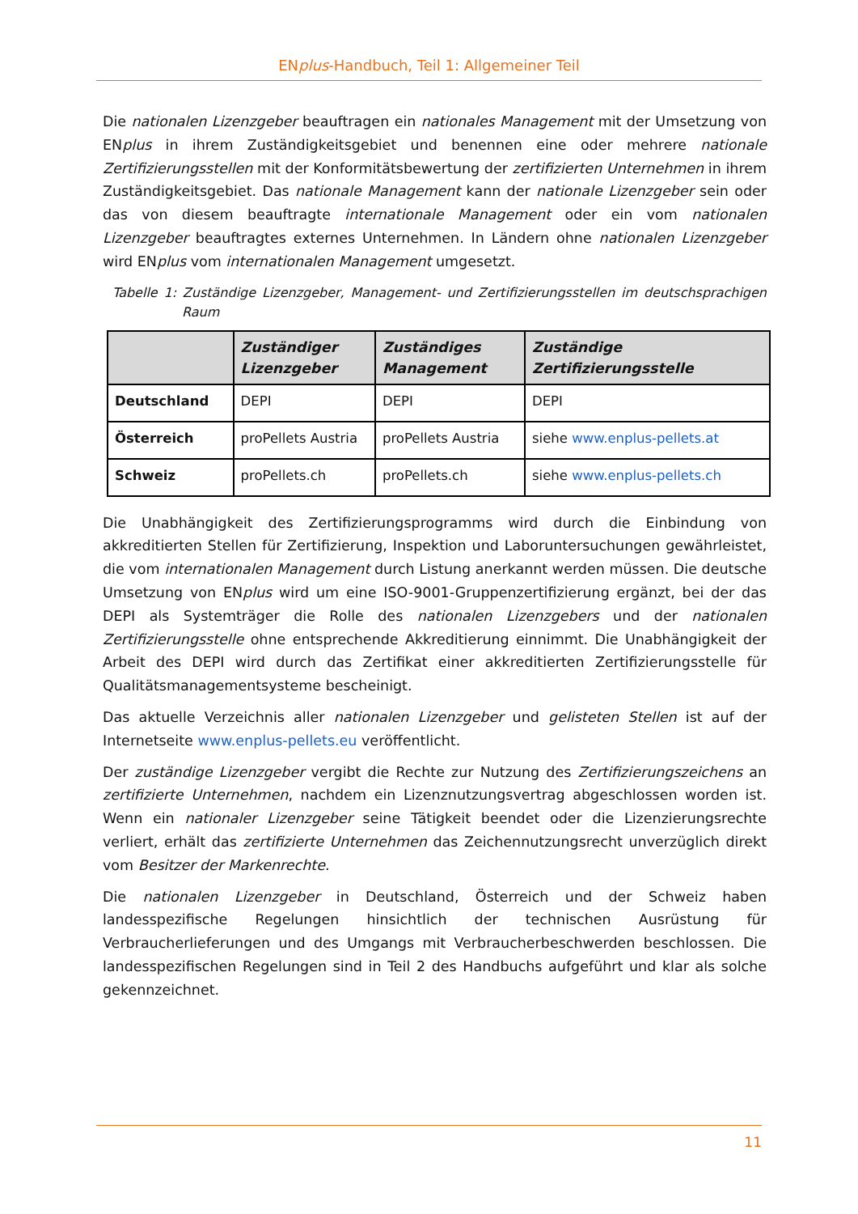ENplus-Handbuch, Teil 1: Allgemeiner Teil
Die nationalen Lizenzgeber beauftragen ein nationales Management mit der Umsetzung von ENplus in ihrem Zuständigkeitsgebiet und benennen eine oder mehrere nationale Zertifizierungsstellen mit der Konformitätsbewertung der zertifizierten Unternehmen in ihrem Zuständigkeitsgebiet. Das nationale Management kann der nationale Lizenzgeber sein oder das von diesem beauftragte internationale Management oder ein vom nationalen Lizenzgeber beauftragtes externes Unternehmen. In Ländern ohne nationalen Lizenzgeber wird ENplus vom internationalen Management umgesetzt.
Tabelle 1: Zuständige Lizenzgeber, Management- und Zertifizierungsstellen im deutschsprachigen Raum
| | Zuständiger Lizenzgeber | Zuständiges Management | Zuständige Zertifizierungsstelle |
| --- | --- | --- | --- |
| Deutschland | DEPI | DEPI | DEPI |
| Österreich | proPellets Austria | proPellets Austria | siehe www.enplus-pellets.at |
| Schweiz | proPellets.ch | proPellets.ch | siehe www.enplus-pellets.ch |
Die Unabhängigkeit des Zertifizierungsprogramms wird durch die Einbindung von akkreditierten Stellen für Zertifizierung, Inspektion und Laboruntersuchungen gewährleistet, die vom internationalen Management durch Listung anerkannt werden müssen. Die deutsche Umsetzung von ENplus wird um eine ISO-9001-Gruppenzertifizierung ergänzt, bei der das DEPI als Systemträger die Rolle des nationalen Lizenzgebers und der nationalen Zertifizierungsstelle ohne entsprechende Akkreditierung einnimmt. Die Unabhängigkeit der Arbeit des DEPI wird durch das Zertifikat einer akkreditierten Zertifizierungsstelle für Qualitätsmanagementsysteme bescheinigt.
Das aktuelle Verzeichnis aller nationalen Lizenzgeber und gelisteten Stellen ist auf der Internetseite www.enplus-pellets.eu veröffentlicht.
Der zuständige Lizenzgeber vergibt die Rechte zur Nutzung des Zertifizierungszeichens an zertifizierte Unternehmen, nachdem ein Lizenznutzungsvertrag abgeschlossen worden ist. Wenn ein nationaler Lizenzgeber seine Tätigkeit beendet oder die Lizenzierungsrechte verliert, erhält das zertifizierte Unternehmen das Zeichennutzungsrecht unverzüglich direkt vom Besitzer der Markenrechte.
Die nationalen Lizenzgeber in Deutschland, Österreich und der Schweiz haben landesspezifische Regelungen hinsichtlich der technischen Ausrüstung für Verbraucherlieferungen und des Umgangs mit Verbraucherbeschwerden beschlossen. Die landesspezifischen Regelungen sind in Teil 2 des Handbuchs aufgeführt und klar als solche gekennzeichnet.
11